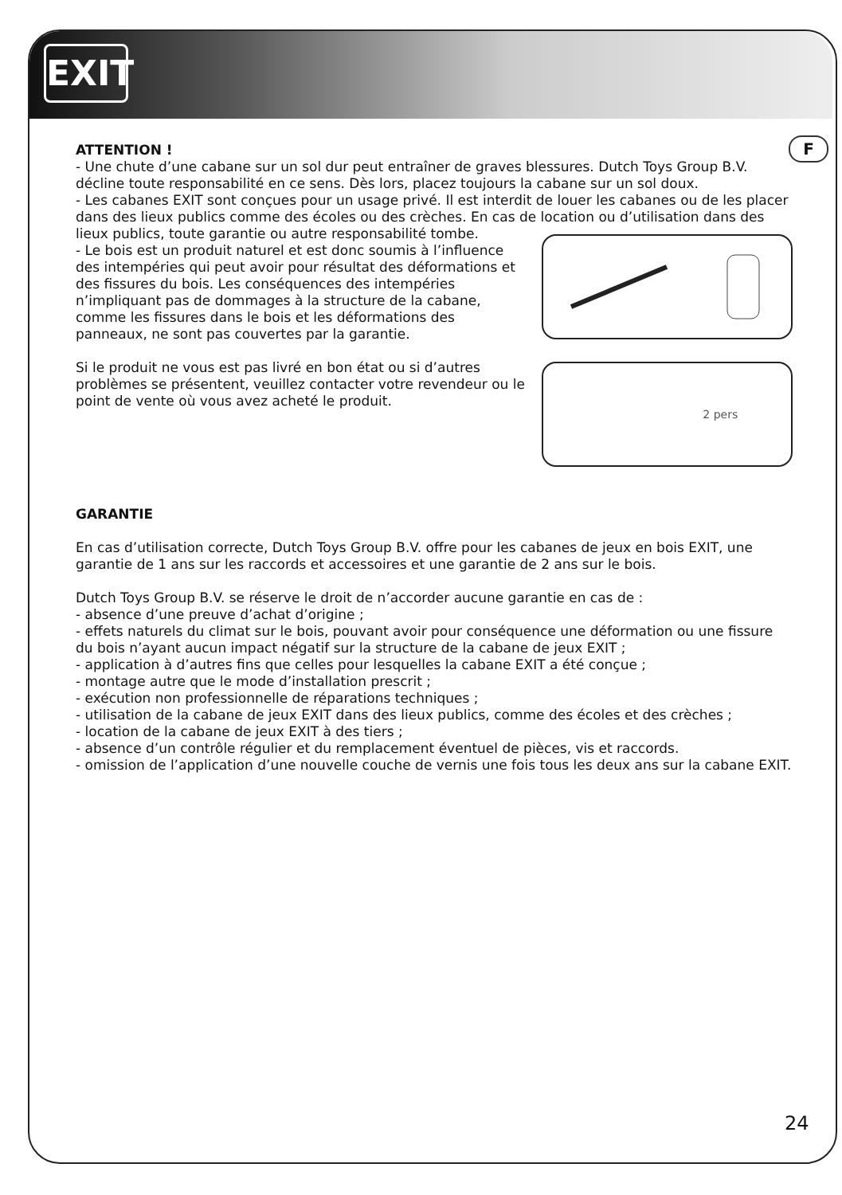EXIT
F
ATTENTION !
- Une chute d’une cabane sur un sol dur peut entraîner de graves blessures. Dutch Toys Group B.V. décline toute responsabilité en ce sens. Dès lors, placez toujours la cabane sur un sol doux.
- Les cabanes EXIT sont conçues pour un usage privé. Il est interdit de louer les cabanes ou de les placer dans des lieux publics comme des écoles ou des crèches. En cas de location ou d’utilisation dans des lieux publics, toute garantie ou autre responsabilité tombe.
- Le bois est un produit naturel et est donc soumis à l’influence des intempéries qui peut avoir pour résultat des déformations et des fissures du bois. Les conséquences des intempéries n’impliquant pas de dommages à la structure de la cabane, comme les fissures dans le bois et les déformations des panneaux, ne sont pas couvertes par la garantie.
Si le produit ne vous est pas livré en bon état ou si d’autres problèmes se présentent, veuillez contacter votre revendeur ou le point de vente où vous avez acheté le produit.
2 pers
GARANTIE
En cas d’utilisation correcte, Dutch Toys Group B.V. offre pour les cabanes de jeux en bois EXIT, une garantie de 1 ans sur les raccords et accessoires et une garantie de 2 ans sur le bois.
Dutch Toys Group B.V. se réserve le droit de n’accorder aucune garantie en cas de :
- absence d’une preuve d’achat d’origine ;
- effets naturels du climat sur le bois, pouvant avoir pour conséquence une déformation ou une fissure du bois n’ayant aucun impact négatif sur la structure de la cabane de jeux EXIT ;
- application à d’autres fins que celles pour lesquelles la cabane EXIT a été conçue ;
- montage autre que le mode d’installation prescrit ;
- exécution non professionnelle de réparations techniques ;
- utilisation de la cabane de jeux EXIT dans des lieux publics, comme des écoles et des crèches ;
- location de la cabane de jeux EXIT à des tiers ;
- absence d’un contrôle régulier et du remplacement éventuel de pièces, vis et raccords.
- omission de l’application d’une nouvelle couche de vernis une fois tous les deux ans sur la cabane EXIT.
24